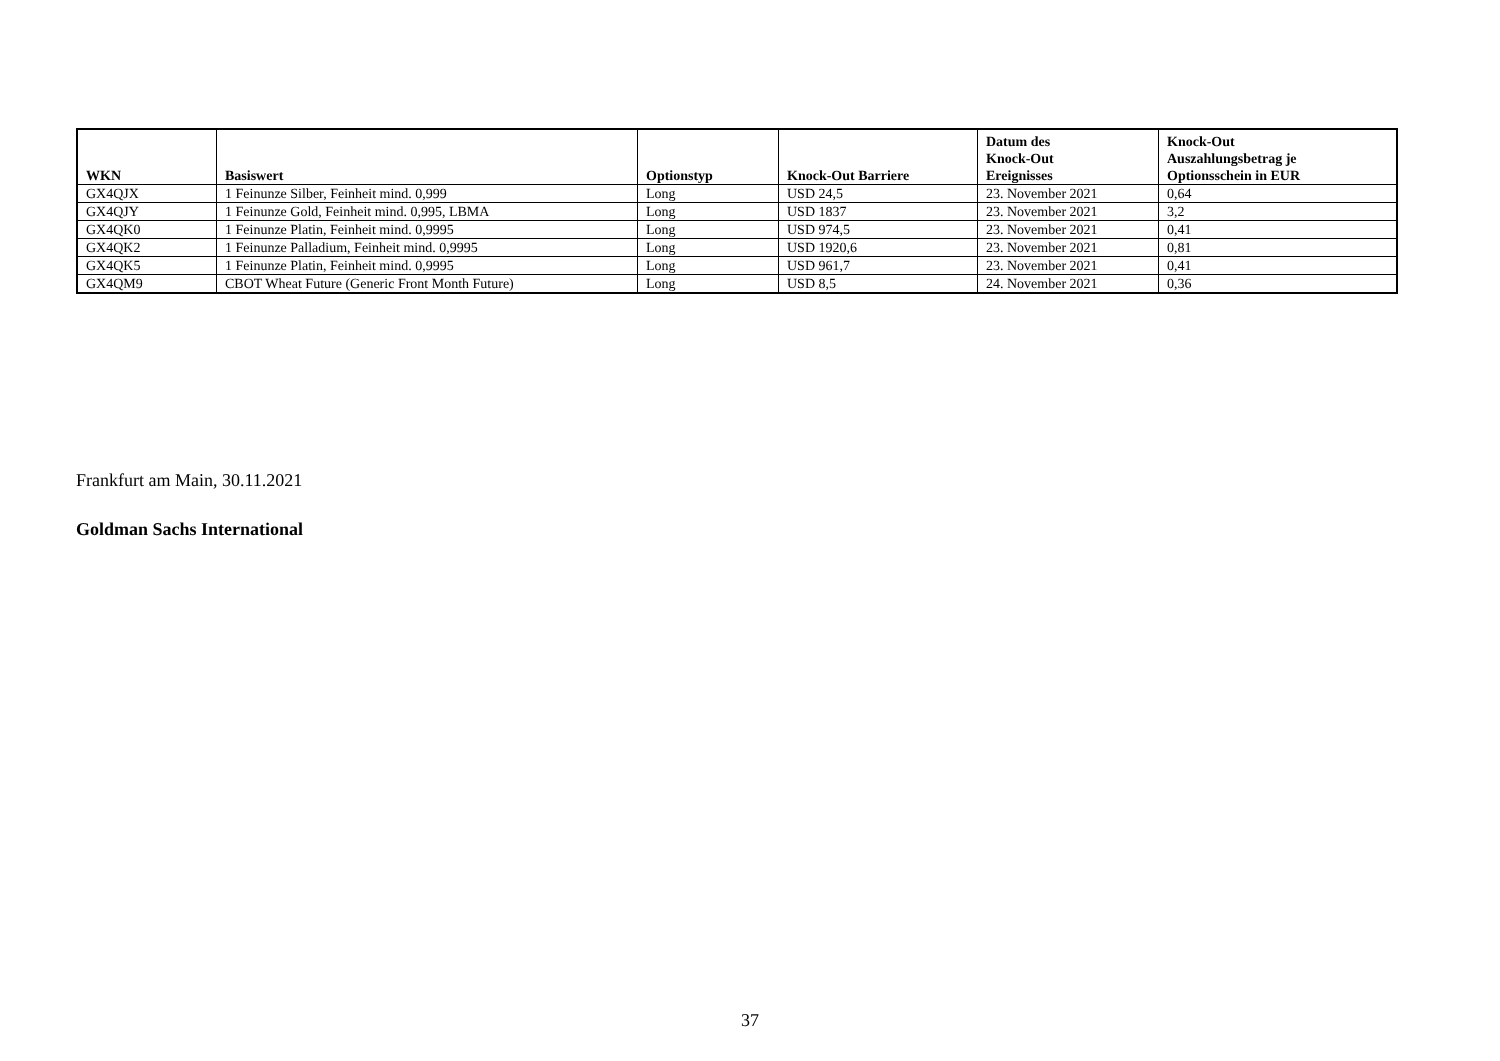| WKN | Basiswert | Optionstyp | Knock-Out Barriere | Datum des Knock-Out Ereignisses | Knock-Out Auszahlungsbetrag je Optionsschein in EUR |
| --- | --- | --- | --- | --- | --- |
| GX4QJX | 1 Feinunze Silber, Feinheit mind. 0,999 | Long | USD 24,5 | 23. November 2021 | 0,64 |
| GX4QJY | 1 Feinunze Gold, Feinheit mind. 0,995, LBMA | Long | USD 1837 | 23. November 2021 | 3,2 |
| GX4QK0 | 1 Feinunze Platin, Feinheit mind. 0,9995 | Long | USD 974,5 | 23. November 2021 | 0,41 |
| GX4QK2 | 1 Feinunze Palladium, Feinheit mind. 0,9995 | Long | USD 1920,6 | 23. November 2021 | 0,81 |
| GX4QK5 | 1 Feinunze Platin, Feinheit mind. 0,9995 | Long | USD 961,7 | 23. November 2021 | 0,41 |
| GX4QM9 | CBOT Wheat Future (Generic Front Month Future) | Long | USD 8,5 | 24. November 2021 | 0,36 |
Frankfurt am Main, 30.11.2021
Goldman Sachs International
37